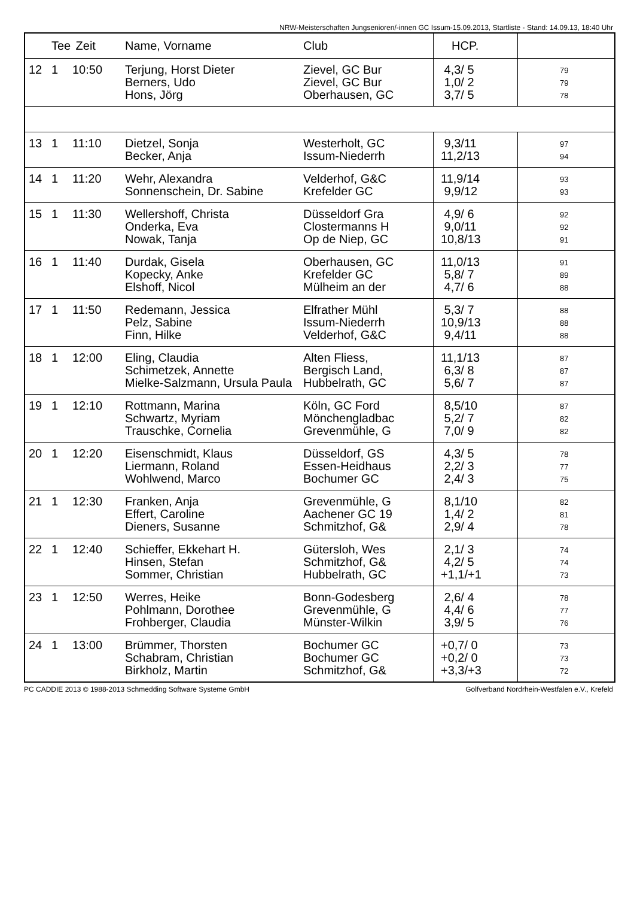NRW-Meisterschaften Jungsenioren/-innen GC Issum-15.09.2013, Startliste - Stand: 14.09.13, 18:40 Uhr
| | Tee | Zeit | Name, Vorname | Club | HCP. | |
| --- | --- | --- | --- | --- | --- | --- |
| 12 | 1 | 10:50 | Terjung, Horst Dieter Berners, Udo Hons, Jörg | Zievel, GC Bur Zievel, GC Bur Oberhausen, GC | 4,3/ 5 1,0/ 2 3,7/ 5 | 79 79 78 |
| 13 | 1 | 11:10 | Dietzel, Sonja Becker, Anja | Westerholt, GC Issum-Niederrh | 9,3/11 11,2/13 | 97 94 |
| 14 | 1 | 11:20 | Wehr, Alexandra Sonnenschein, Dr. Sabine | Velderhof, G&C Krefelder GC | 11,9/14 9,9/12 | 93 93 |
| 15 | 1 | 11:30 | Wellershoff, Christa Onderka, Eva Nowak, Tanja | Düsseldorf Gra Clostermanns H Op de Niep, GC | 4,9/ 6 9,0/11 10,8/13 | 92 92 91 |
| 16 | 1 | 11:40 | Durdak, Gisela Kopecky, Anke Elshoff, Nicol | Oberhausen, GC Krefelder GC Mülheim an der | 11,0/13 5,8/ 7 4,7/ 6 | 91 89 88 |
| 17 | 1 | 11:50 | Redemann, Jessica Pelz, Sabine Finn, Hilke | Elfrather Mühl Issum-Niederrh Velderhof, G&C | 5,3/ 7 10,9/13 9,4/11 | 88 88 88 |
| 18 | 1 | 12:00 | Eling, Claudia Schimetzek, Annette Mielke-Salzmann, Ursula Paula | Alten Fliess, Bergisch Land, Hubbelrath, GC | 11,1/13 6,3/ 8 5,6/ 7 | 87 87 87 |
| 19 | 1 | 12:10 | Rottmann, Marina Schwartz, Myriam Trauschke, Cornelia | Köln, GC Ford Mönchengladbac Grevenmühle, G | 8,5/10 5,2/ 7 7,0/ 9 | 87 82 82 |
| 20 | 1 | 12:20 | Eisenschmidt, Klaus Liermann, Roland Wohlwend, Marco | Düsseldorf, GS Essen-Heidhaus Bochumer GC | 4,3/ 5 2,2/ 3 2,4/ 3 | 78 77 75 |
| 21 | 1 | 12:30 | Franken, Anja Effert, Caroline Dieners, Susanne | Grevenmühle, G Aachener GC 19 Schmitzhof, G& | 8,1/10 1,4/ 2 2,9/ 4 | 82 81 78 |
| 22 | 1 | 12:40 | Schieffer, Ekkehart H. Hinsen, Stefan Sommer, Christian | Gütersloh, Wes Schmitzhof, G& Hubbelrath, GC | 2,1/ 3 4,2/ 5 +1,1/+1 | 74 74 73 |
| 23 | 1 | 12:50 | Werres, Heike Pohlmann, Dorothee Frohberger, Claudia | Bonn-Godesberg Grevenmühle, G Münster-Wilkin | 2,6/ 4 4,4/ 6 3,9/ 5 | 78 77 76 |
| 24 | 1 | 13:00 | Brümmer, Thorsten Schabram, Christian Birkholz, Martin | Bochumer GC Bochumer GC Schmitzhof, G& | +0,7/ 0 +0,2/ 0 +3,3/+3 | 73 73 72 |
PC CADDIE 2013 © 1988-2013 Schmedding Software Systeme GmbH Golfverband Nordrhein-Westfalen e.V., Krefeld